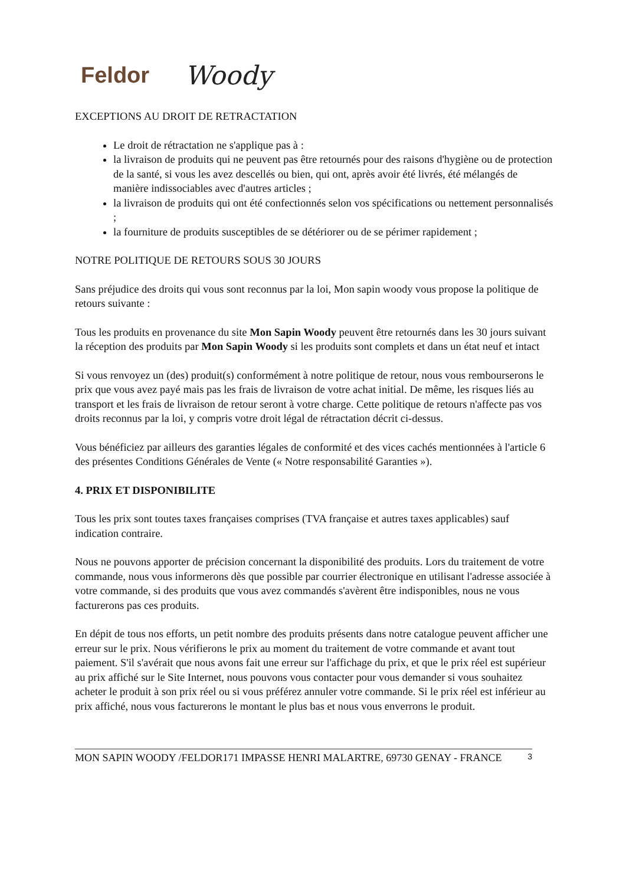Feldor Woody
EXCEPTIONS AU DROIT DE RETRACTATION
Le droit de rétractation ne s'applique pas à :
la livraison de produits qui ne peuvent pas être retournés pour des raisons d'hygiène ou de protection de la santé, si vous les avez descellés ou bien, qui ont, après avoir été livrés, été mélangés de manière indissociables avec d'autres articles ;
la livraison de produits qui ont été confectionnés selon vos spécifications ou nettement personnalisés ;
la fourniture de produits susceptibles de se détériorer ou de se périmer rapidement ;
NOTRE POLITIQUE DE RETOURS SOUS 30 JOURS
Sans préjudice des droits qui vous sont reconnus par la loi, Mon sapin woody vous propose la politique de retours suivante :
Tous les produits en provenance du site Mon Sapin Woody peuvent être retournés dans les 30 jours suivant la réception des produits par Mon Sapin Woody si les produits sont complets et dans un état neuf et intact
Si vous renvoyez un (des) produit(s) conformément à notre politique de retour, nous vous rembourserons le prix que vous avez payé mais pas les frais de livraison de votre achat initial. De même, les risques liés au transport et les frais de livraison de retour seront à votre charge. Cette politique de retours n'affecte pas vos droits reconnus par la loi, y compris votre droit légal de rétractation décrit ci-dessus.
Vous bénéficiez par ailleurs des garanties légales de conformité et des vices cachés mentionnées à l'article 6 des présentes Conditions Générales de Vente (« Notre responsabilité Garanties »).
4. PRIX ET DISPONIBILITE
Tous les prix sont toutes taxes françaises comprises (TVA française et autres taxes applicables) sauf indication contraire.
Nous ne pouvons apporter de précision concernant la disponibilité des produits. Lors du traitement de votre commande, nous vous informerons dès que possible par courrier électronique en utilisant l'adresse associée à votre commande, si des produits que vous avez commandés s'avèrent être indisponibles, nous ne vous facturerons pas ces produits.
En dépit de tous nos efforts, un petit nombre des produits présents dans notre catalogue peuvent afficher une erreur sur le prix. Nous vérifierons le prix au moment du traitement de votre commande et avant tout paiement. S'il s'avérait que nous avons fait une erreur sur l'affichage du prix, et que le prix réel est supérieur au prix affiché sur le Site Internet, nous pouvons vous contacter pour vous demander si vous souhaitez acheter le produit à son prix réel ou si vous préférez annuler votre commande. Si le prix réel est inférieur au prix affiché, nous vous facturerons le montant le plus bas et nous vous enverrons le produit.
MON SAPIN WOODY /FELDOR171 IMPASSE HENRI MALARTRE, 69730 GENAY - FRANCE 3